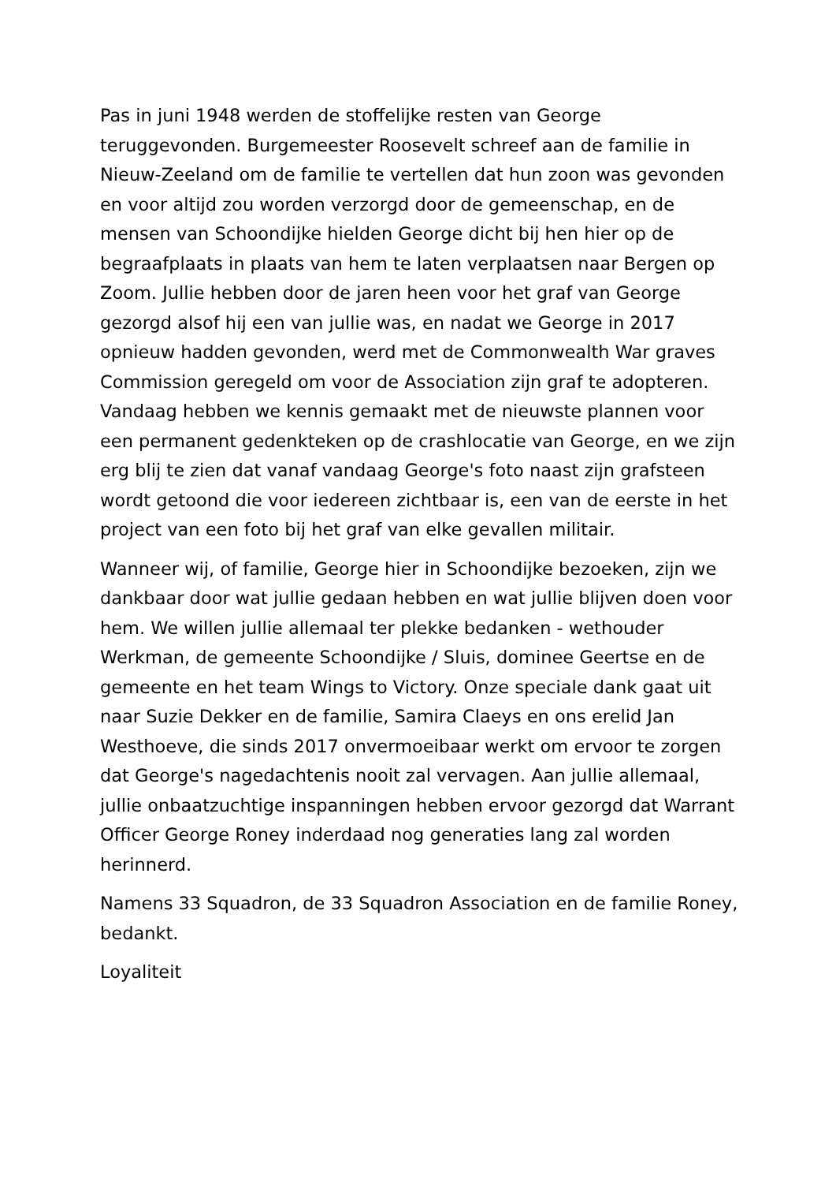Pas in juni 1948 werden de stoffelijke resten van George teruggevonden. Burgemeester Roosevelt schreef aan de familie in Nieuw-Zeeland om de familie te vertellen dat hun zoon was gevonden en voor altijd zou worden verzorgd door de gemeenschap, en de mensen van Schoondijke hielden George dicht bij hen hier op de begraafplaats in plaats van hem te laten verplaatsen naar Bergen op Zoom. Jullie hebben door de jaren heen voor het graf van George gezorgd alsof hij een van jullie was, en nadat we George in 2017 opnieuw hadden gevonden, werd met de Commonwealth War graves Commission geregeld om voor de Association zijn graf te adopteren. Vandaag hebben we kennis gemaakt met de nieuwste plannen voor een permanent gedenkteken op de crashlocatie van George, en we zijn erg blij te zien dat vanaf vandaag George's foto naast zijn grafsteen wordt getoond die voor iedereen zichtbaar is, een van de eerste in het project van een foto bij het graf van elke gevallen militair.
Wanneer wij, of familie, George hier in Schoondijke bezoeken, zijn we dankbaar door wat jullie gedaan hebben en wat jullie blijven doen voor hem. We willen jullie allemaal ter plekke bedanken - wethouder Werkman, de gemeente Schoondijke / Sluis, dominee Geertse en de gemeente en het team Wings to Victory. Onze speciale dank gaat uit naar Suzie Dekker en de familie, Samira Claeys en ons erelid Jan Westhoeve, die sinds 2017 onvermoeibaar werkt om ervoor te zorgen dat George's nagedachtenis nooit zal vervagen. Aan jullie allemaal, jullie onbaatzuchtige inspanningen hebben ervoor gezorgd dat Warrant Officer George Roney inderdaad nog generaties lang zal worden herinnerd.
Namens 33 Squadron, de 33 Squadron Association en de familie Roney, bedankt.
Loyaliteit